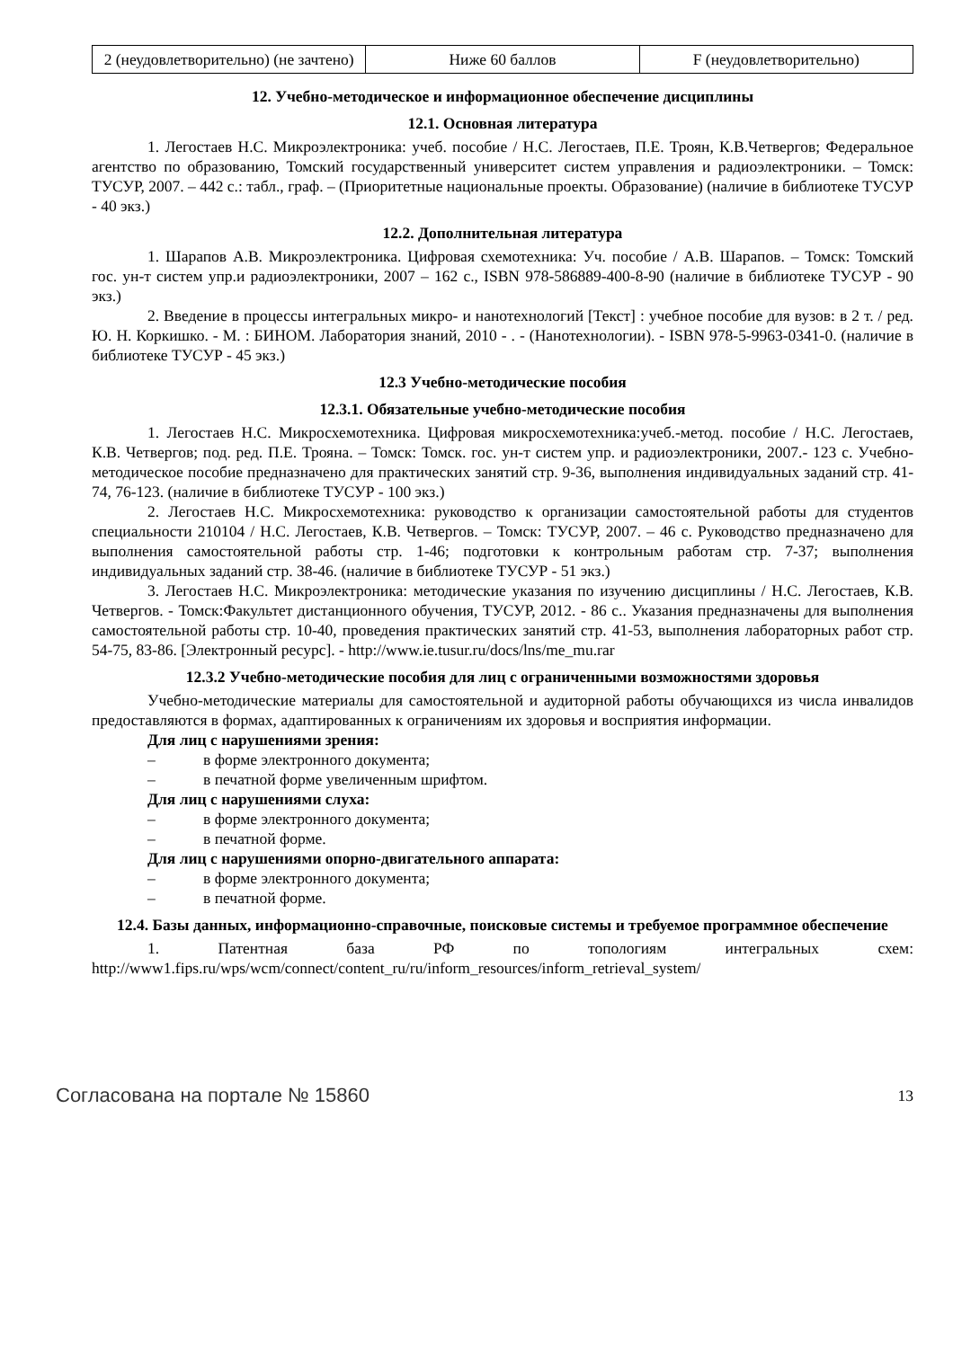| 2 (неудовлетворительно) (не зачтено) | Ниже 60 баллов | F (неудовлетворительно) |
12. Учебно-методическое и информационное обеспечение дисциплины
12.1. Основная литература
1. Легостаев Н.С. Микроэлектроника: учеб. пособие / Н.С. Легостаев, П.Е. Троян, К.В.Четвергов; Федеральное агентство по образованию, Томский государственный университет систем управления и радиоэлектроники. – Томск: ТУСУР, 2007. – 442 с.: табл., граф. – (Приоритетные национальные проекты. Образование) (наличие в библиотеке ТУСУР - 40 экз.)
12.2. Дополнительная литература
1. Шарапов А.В. Микроэлектроника. Цифровая схемотехника: Уч. пособие / А.В. Шарапов. – Томск: Томский гос. ун-т систем упр.и радиоэлектроники, 2007 – 162 с., ISBN 978-586889-400-8-90 (наличие в библиотеке ТУСУР - 90 экз.)
2. Введение в процессы интегральных микро- и нанотехнологий [Текст] : учебное пособие для вузов: в 2 т. / ред. Ю. Н. Коркишко. - М. : БИНОМ. Лаборатория знаний, 2010 - . - (Нанотехнологии). - ISBN 978-5-9963-0341-0. (наличие в библиотеке ТУСУР - 45 экз.)
12.3 Учебно-методические пособия
12.3.1. Обязательные учебно-методические пособия
1. Легостаев Н.С. Микросхемотехника. Цифровая микросхемотехника:учеб.-метод. пособие / Н.С. Легостаев, К.В. Четвергов; под. ред. П.Е. Трояна. – Томск: Томск. гос. ун-т систем упр. и радиоэлектроники, 2007.- 123 с. Учебно-методическое пособие предназначено для практических занятий стр. 9-36, выполнения индивидуальных заданий стр. 41-74, 76-123. (наличие в библиотеке ТУСУР - 100 экз.)
2. Легостаев Н.С. Микросхемотехника: руководство к организации самостоятельной работы для студентов специальности 210104 / Н.С. Легостаев, К.В. Четвергов. – Томск: ТУСУР, 2007. – 46 с. Руководство предназначено для выполнения самостоятельной работы стр. 1-46; подготовки к контрольным работам стр. 7-37; выполнения индивидуальных заданий стр. 38-46. (наличие в библиотеке ТУСУР - 51 экз.)
3. Легостаев Н.С. Микроэлектроника: методические указания по изучению дисциплины / Н.С. Легостаев, К.В. Четвергов. - Томск:Факультет дистанционного обучения, ТУСУР, 2012. - 86 с.. Указания предназначены для выполнения самостоятельной работы стр. 10-40, проведения практических занятий стр. 41-53, выполнения лабораторных работ стр. 54-75, 83-86. [Электронный ресурс]. - http://www.ie.tusur.ru/docs/lns/me_mu.rar
12.3.2 Учебно-методические пособия для лиц с ограниченными возможностями здоровья
Учебно-методические материалы для самостоятельной и аудиторной работы обучающихся из числа инвалидов предоставляются в формах, адаптированных к ограничениям их здоровья и восприятия информации.
Для лиц с нарушениями зрения:
– в форме электронного документа;
– в печатной форме увеличенным шрифтом.
Для лиц с нарушениями слуха:
– в форме электронного документа;
– в печатной форме.
Для лиц с нарушениями опорно-двигательного аппарата:
– в форме электронного документа;
– в печатной форме.
12.4. Базы данных, информационно-справочные, поисковые системы и требуемое программное обеспечение
1. Патентная база РФ по топологиям интегральных схем: http://www1.fips.ru/wps/wcm/connect/content_ru/ru/inform_resources/inform_retrieval_system/
Согласована на портале № 15860
13